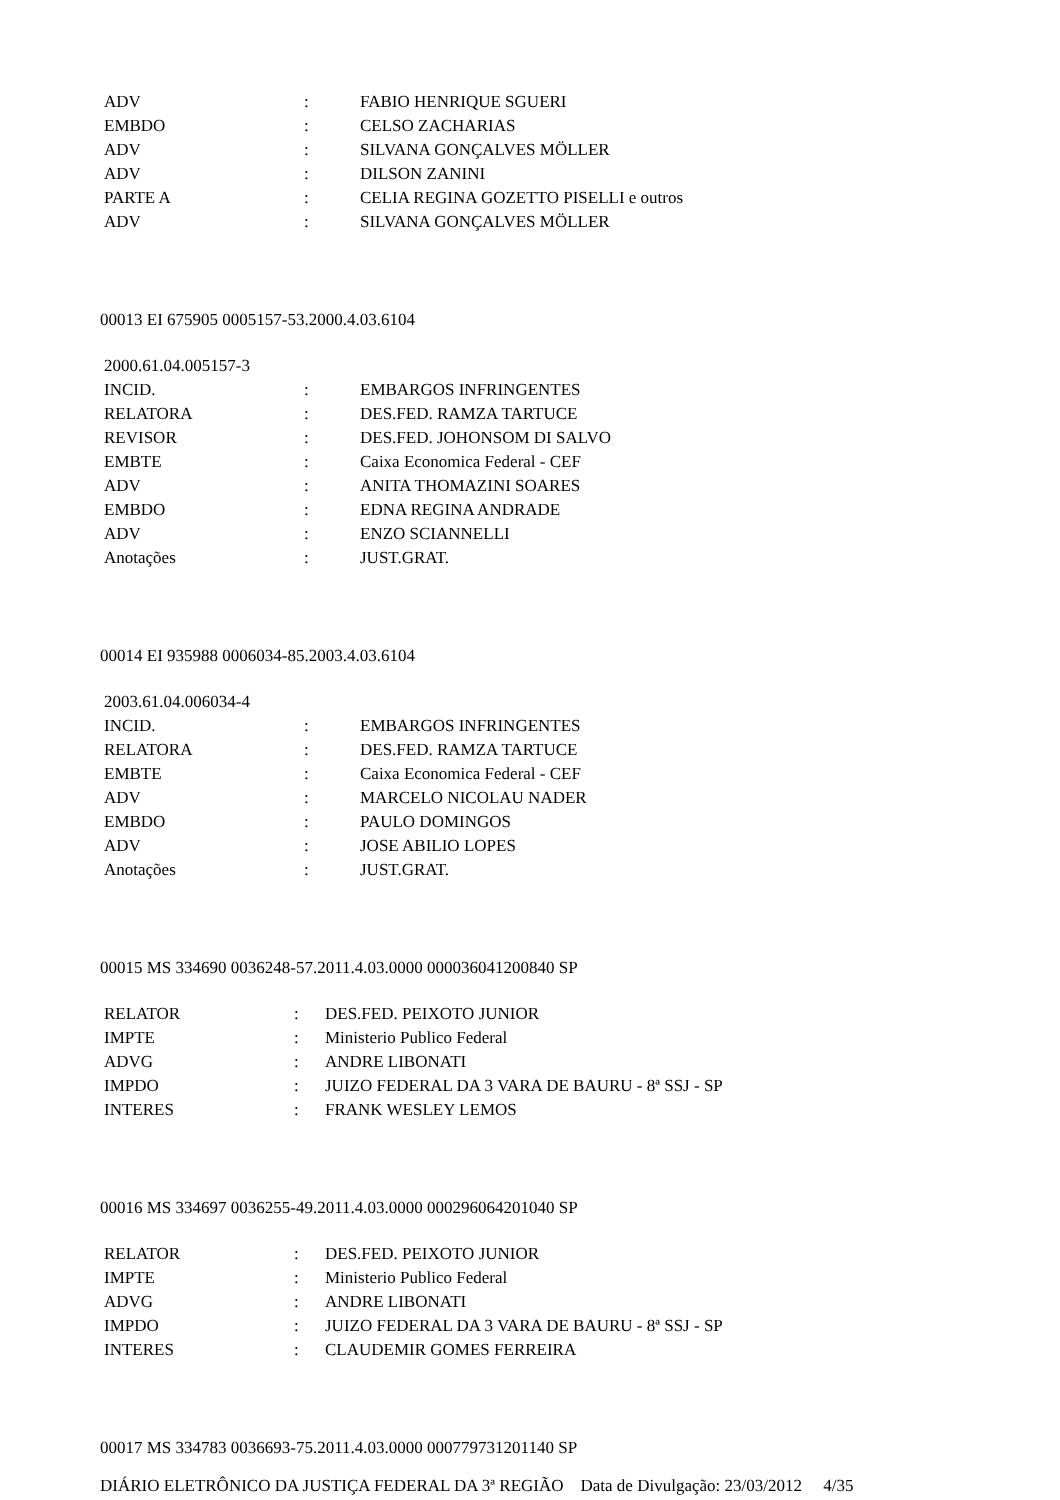| ADV | : | FABIO HENRIQUE SGUERI |
| EMBDO | : | CELSO ZACHARIAS |
| ADV | : | SILVANA GONÇALVES MÖLLER |
| ADV | : | DILSON ZANINI |
| PARTE A | : | CELIA REGINA GOZETTO PISELLI e outros |
| ADV | : | SILVANA GONÇALVES MÖLLER |
00013 EI 675905 0005157-53.2000.4.03.6104
| 2000.61.04.005157-3 | | |
| INCID. | : | EMBARGOS INFRINGENTES |
| RELATORA | : | DES.FED. RAMZA TARTUCE |
| REVISOR | : | DES.FED. JOHONSOM DI SALVO |
| EMBTE | : | Caixa Economica Federal - CEF |
| ADV | : | ANITA THOMAZINI SOARES |
| EMBDO | : | EDNA REGINA ANDRADE |
| ADV | : | ENZO SCIANNELLI |
| Anotações | : | JUST.GRAT. |
00014 EI 935988 0006034-85.2003.4.03.6104
| 2003.61.04.006034-4 | | |
| INCID. | : | EMBARGOS INFRINGENTES |
| RELATORA | : | DES.FED. RAMZA TARTUCE |
| EMBTE | : | Caixa Economica Federal - CEF |
| ADV | : | MARCELO NICOLAU NADER |
| EMBDO | : | PAULO DOMINGOS |
| ADV | : | JOSE ABILIO LOPES |
| Anotações | : | JUST.GRAT. |
00015 MS 334690 0036248-57.2011.4.03.0000 000036041200840 SP
| RELATOR | : | DES.FED. PEIXOTO JUNIOR |
| IMPTE | : | Ministerio Publico Federal |
| ADVG | : | ANDRE LIBONATI |
| IMPDO | : | JUIZO FEDERAL DA 3 VARA DE BAURU - 8ª SSJ - SP |
| INTERES | : | FRANK WESLEY LEMOS |
00016 MS 334697 0036255-49.2011.4.03.0000 000296064201040 SP
| RELATOR | : | DES.FED. PEIXOTO JUNIOR |
| IMPTE | : | Ministerio Publico Federal |
| ADVG | : | ANDRE LIBONATI |
| IMPDO | : | JUIZO FEDERAL DA 3 VARA DE BAURU - 8ª SSJ - SP |
| INTERES | : | CLAUDEMIR GOMES FERREIRA |
00017 MS 334783 0036693-75.2011.4.03.0000 000779731201140 SP
DIÁRIO ELETRÔNICO DA JUSTIÇA FEDERAL DA 3ª REGIÃO Data de Divulgação: 23/03/2012 4/35